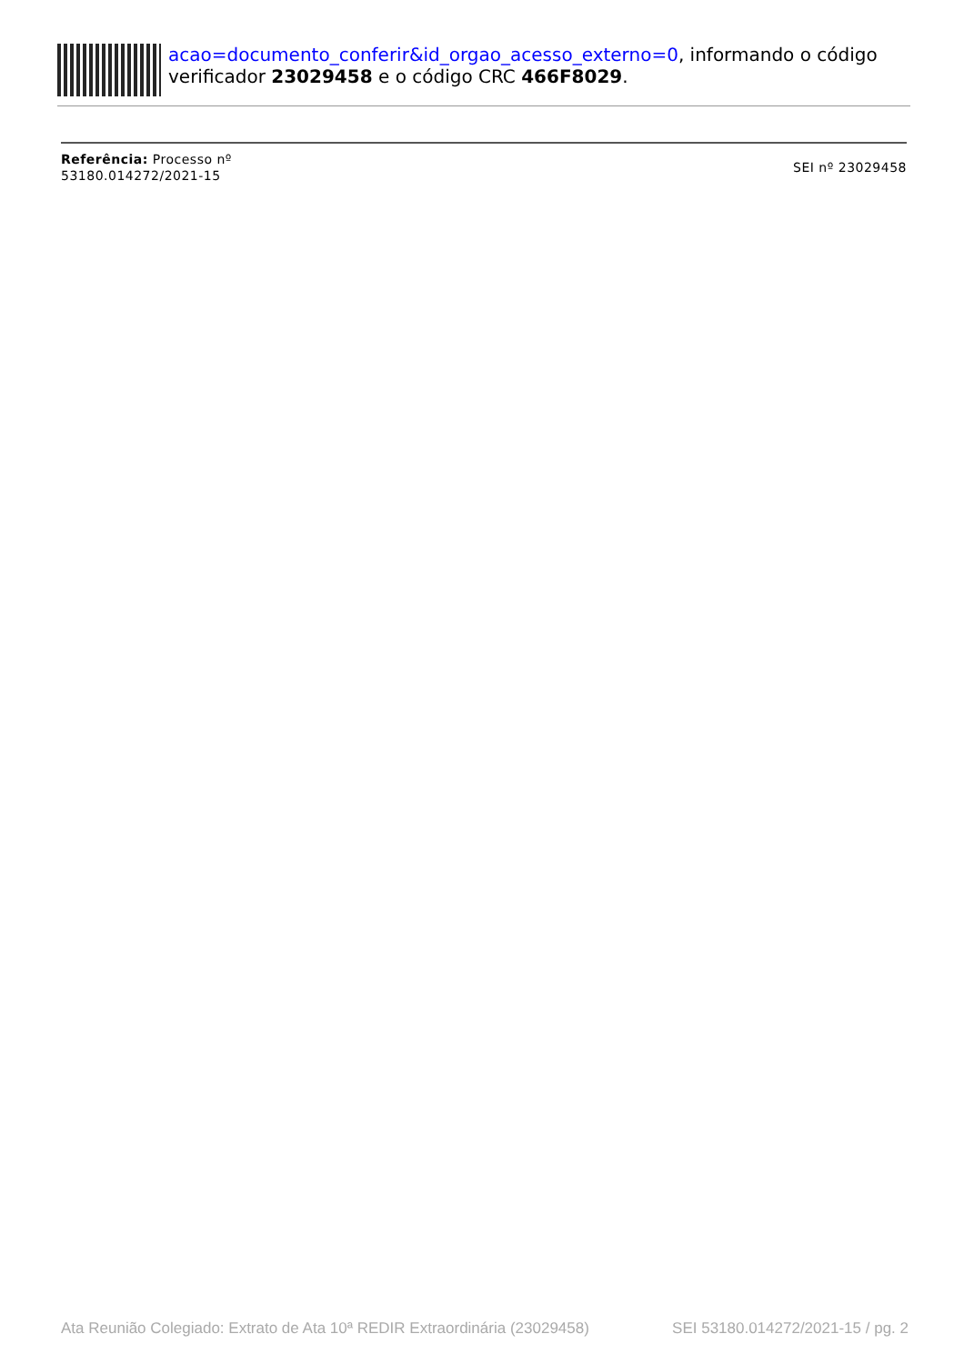acao=documento_conferir&id_orgao_acesso_externo=0, informando o código verificador 23029458 e o código CRC 466F8029.
Referência: Processo nº
53180.014272/2021-15
SEI nº 23029458
Ata Reunião Colegiado: Extrato de Ata 10ª REDIR Extraordinária (23029458) SEI 53180.014272/2021-15 / pg. 2